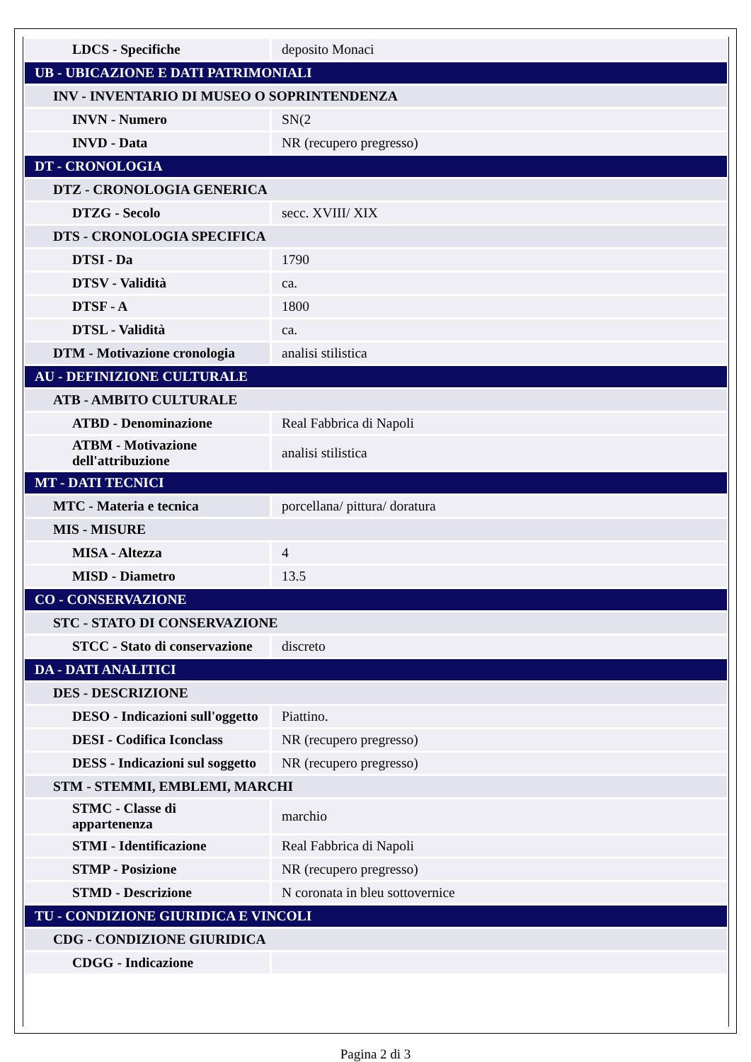| LDCS - Specifiche | deposito Monaci |
| UB - UBICAZIONE E DATI PATRIMONIALI | |
| INV - INVENTARIO DI MUSEO O SOPRINTENDENZA | |
| INVN - Numero | SN(2 |
| INVD - Data | NR (recupero pregresso) |
| DT - CRONOLOGIA | |
| DTZ - CRONOLOGIA GENERICA | |
| DTZG - Secolo | secc. XVIII/ XIX |
| DTS - CRONOLOGIA SPECIFICA | |
| DTSI - Da | 1790 |
| DTSV - Validità | ca. |
| DTSF - A | 1800 |
| DTSL - Validità | ca. |
| DTM - Motivazione cronologia | analisi stilistica |
| AU - DEFINIZIONE CULTURALE | |
| ATB - AMBITO CULTURALE | |
| ATBD - Denominazione | Real Fabbrica di Napoli |
| ATBM - Motivazione dell'attribuzione | analisi stilistica |
| MT - DATI TECNICI | |
| MTC - Materia e tecnica | porcellana/ pittura/ doratura |
| MIS - MISURE | |
| MISA - Altezza | 4 |
| MISD - Diametro | 13.5 |
| CO - CONSERVAZIONE | |
| STC - STATO DI CONSERVAZIONE | |
| STCC - Stato di conservazione | discreto |
| DA - DATI ANALITICI | |
| DES - DESCRIZIONE | |
| DESO - Indicazioni sull'oggetto | Piattino. |
| DESI - Codifica Iconclass | NR (recupero pregresso) |
| DESS - Indicazioni sul soggetto | NR (recupero pregresso) |
| STM - STEMMI, EMBLEMI, MARCHI | |
| STMC - Classe di appartenenza | marchio |
| STMI - Identificazione | Real Fabbrica di Napoli |
| STMP - Posizione | NR (recupero pregresso) |
| STMD - Descrizione | N coronata in bleu sottovernice |
| TU - CONDIZIONE GIURIDICA E VINCOLI | |
| CDG - CONDIZIONE GIURIDICA | |
| CDGG - Indicazione | |
Pagina 2 di 3